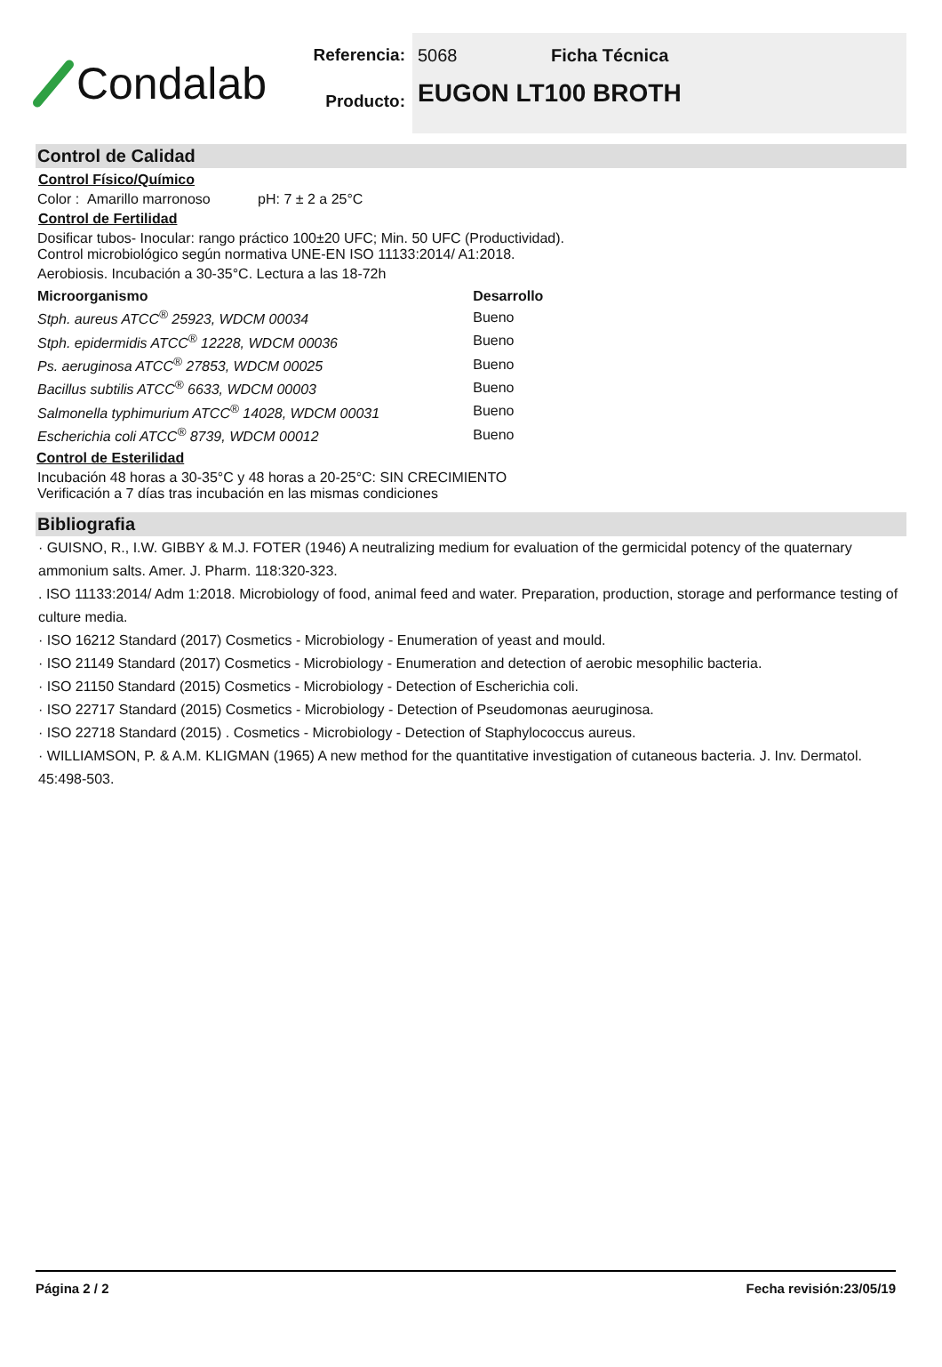Condalab
Referencia:
Producto:
5068 Ficha Técnica
EUGON LT100 BROTH
Control de Calidad
Control Físico/Químico
Color : Amarillo marronoso pH: 7 ± 2 a 25°C
Control de Fertilidad
Dosificar tubos- Inocular: rango práctico 100±20 UFC; Min. 50 UFC (Productividad).
Control microbiológico según normativa UNE-EN ISO 11133:2014/ A1:2018.
Aerobiosis. Incubación a 30-35°C. Lectura a las 18-72h
| Microorganismo | Desarrollo |
| --- | --- |
| Stph. aureus ATCC<sup>®</sup> 25923, WDCM 00034 | Bueno |
| Stph. epidermidis ATCC<sup>®</sup> 12228, WDCM 00036 | Bueno |
| Ps. aeruginosa ATCC<sup>®</sup> 27853, WDCM 00025 | Bueno |
| Bacillus subtilis ATCC<sup>®</sup> 6633, WDCM 00003 | Bueno |
| Salmonella typhimurium ATCC<sup>®</sup> 14028, WDCM 00031 | Bueno |
| Escherichia coli ATCC<sup>®</sup> 8739, WDCM 00012 | Bueno |
Control de Esterilidad
Incubación 48 horas a 30-35°C y 48 horas a 20-25°C: SIN CRECIMIENTO
Verificación a 7 días tras incubación en las mismas condiciones
Bibliografia
· GUISNO, R., I.W. GIBBY & M.J. FOTER (1946) A neutralizing medium for evaluation of the germicidal potency of the quaternary ammonium salts. Amer. J. Pharm. 118:320-323.
. ISO 11133:2014/ Adm 1:2018. Microbiology of food, animal feed and water. Preparation, production, storage and performance testing of culture media.
· ISO 16212 Standard (2017) Cosmetics - Microbiology - Enumeration of yeast and mould.
· ISO 21149 Standard (2017) Cosmetics - Microbiology - Enumeration and detection of aerobic mesophilic bacteria.
· ISO 21150 Standard (2015) Cosmetics - Microbiology - Detection of Escherichia coli.
· ISO 22717 Standard (2015) Cosmetics - Microbiology - Detection of Pseudomonas aeuruginosa.
· ISO 22718 Standard (2015) . Cosmetics - Microbiology - Detection of Staphylococcus aureus.
· WILLIAMSON, P. & A.M. KLIGMAN (1965) A new method for the quantitative investigation of cutaneous bacteria. J. Inv. Dermatol. 45:498-503.
Página 2 / 2 Fecha revisión:23/05/19